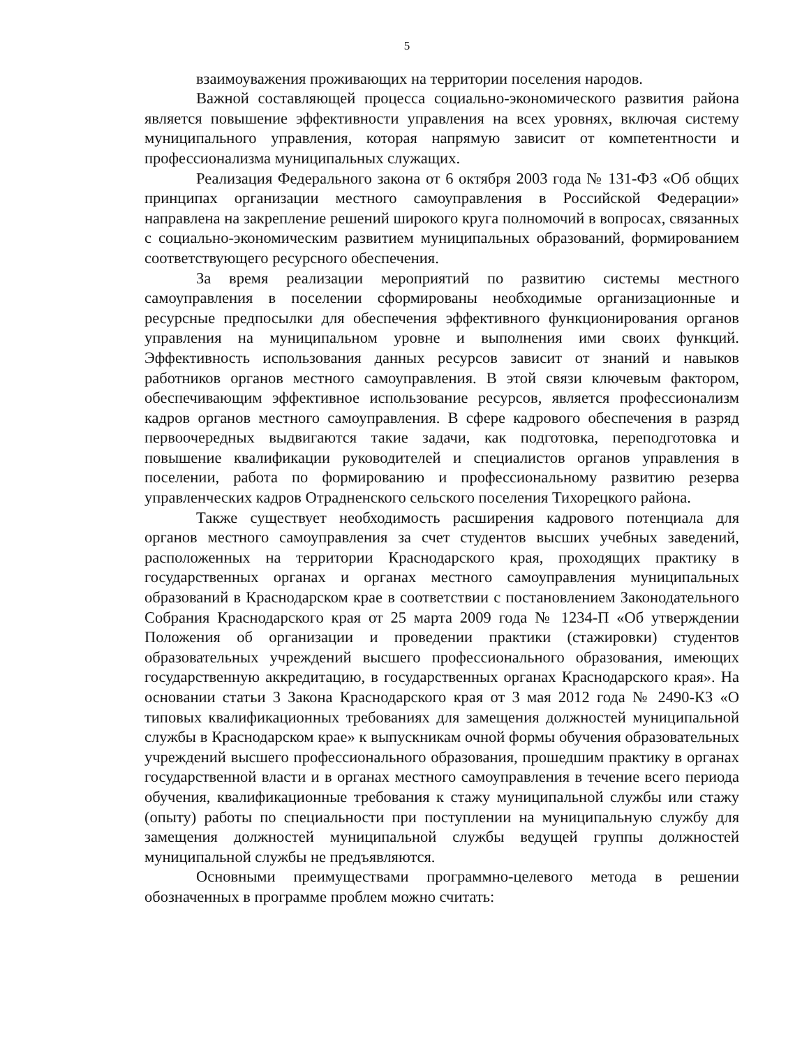5
взаимоуважения проживающих на территории поселения народов.
Важной составляющей процесса социально-экономического развития района является повышение эффективности управления на всех уровнях, включая систему муниципального управления, которая напрямую зависит от компетентности и профессионализма муниципальных служащих.
Реализация Федерального закона от 6 октября 2003 года № 131-ФЗ «Об общих принципах организации местного самоуправления в Российской Федерации» направлена на закрепление решений широкого круга полномочий в вопросах, связанных с социально-экономическим развитием муниципальных образований, формированием соответствующего ресурсного обеспечения.
За время реализации мероприятий по развитию системы местного самоуправления в поселении сформированы необходимые организационные и ресурсные предпосылки для обеспечения эффективного функционирования органов управления на муниципальном уровне и выполнения ими своих функций. Эффективность использования данных ресурсов зависит от знаний и навыков работников органов местного самоуправления. В этой связи ключевым фактором, обеспечивающим эффективное использование ресурсов, является профессионализм кадров органов местного самоуправления. В сфере кадрового обеспечения в разряд первоочередных выдвигаются такие задачи, как подготовка, переподготовка и повышение квалификации руководителей и специалистов органов управления в поселении, работа по формированию и профессиональному развитию резерва управленческих кадров Отрадненского сельского поселения Тихорецкого района.
Также существует необходимость расширения кадрового потенциала для органов местного самоуправления за счет студентов высших учебных заведений, расположенных на территории Краснодарского края, проходящих практику в государственных органах и органах местного самоуправления муниципальных образований в Краснодарском крае в соответствии с постановлением Законодательного Собрания Краснодарского края от 25 марта 2009 года № 1234-П «Об утверждении Положения об организации и проведении практики (стажировки) студентов образовательных учреждений высшего профессионального образования, имеющих государственную аккредитацию, в государственных органах Краснодарского края». На основании статьи 3 Закона Краснодарского края от 3 мая 2012 года № 2490-КЗ «О типовых квалификационных требованиях для замещения должностей муниципальной службы в Краснодарском крае» к выпускникам очной формы обучения образовательных учреждений высшего профессионального образования, прошедшим практику в органах государственной власти и в органах местного самоуправления в течение всего периода обучения, квалификационные требования к стажу муниципальной службы или стажу (опыту) работы по специальности при поступлении на муниципальную службу для замещения должностей муниципальной службы ведущей группы должностей муниципальной службы не предъявляются.
Основными преимуществами программно-целевого метода в решении обозначенных в программе проблем можно считать: